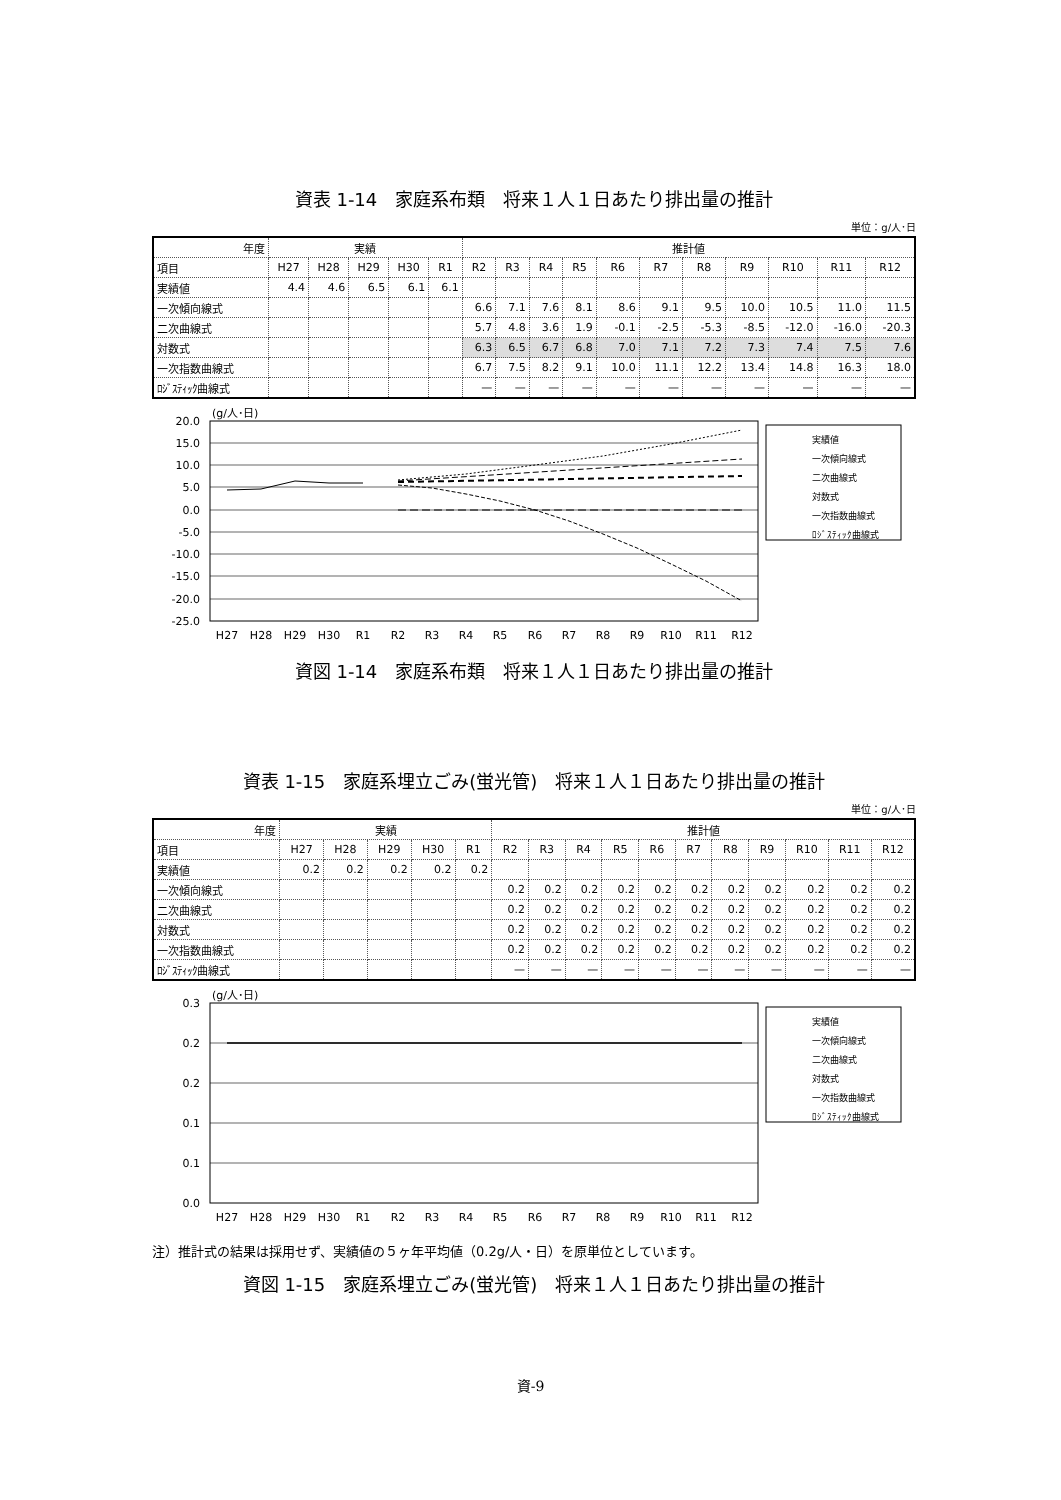資表 1-14　家庭系布類　将来１人１日あたり排出量の推計
単位：g/人･日
| 年度 | 実績 | | | | | 推計値 | | | | | | | | | | |
| --- | --- | --- | --- | --- | --- | --- | --- | --- | --- | --- | --- | --- | --- | --- | --- | --- |
| 項目 | H27 | H28 | H29 | H30 | R1 | R2 | R3 | R4 | R5 | R6 | R7 | R8 | R9 | R10 | R11 | R12 |
| 実績値 | 4.4 | 4.6 | 6.5 | 6.1 | 6.1 | | | | | | | | | | | |
| 一次傾向線式 | | | | | | 6.6 | 7.1 | 7.6 | 8.1 | 8.6 | 9.1 | 9.5 | 10.0 | 10.5 | 11.0 | 11.5 |
| 二次曲線式 | | | | | | 5.7 | 4.8 | 3.6 | 1.9 | -0.1 | -2.5 | -5.3 | -8.5 | -12.0 | -16.0 | -20.3 |
| 対数式 | | | | | | 6.3 | 6.5 | 6.7 | 6.8 | 7.0 | 7.1 | 7.2 | 7.3 | 7.4 | 7.5 | 7.6 |
| 一次指数曲線式 | | | | | | 6.7 | 7.5 | 8.2 | 9.1 | 10.0 | 11.1 | 12.2 | 13.4 | 14.8 | 16.3 | 18.0 |
| ﾛｼﾞｽﾃｨｯｸ曲線式 | | | | | | — | — | — | — | — | — | — | — | — | — | — |
(g/人･日)
20.0
15.0
10.0
5.0
0.0
-5.0
-10.0
-15.0
-20.0
-25.0
H27
H28
H29
H30
R1
R2
R3
R4
R5
R6
R7
R8
R9
R10
R11
R12
実績値
一次傾向線式
二次曲線式
対数式
一次指数曲線式
ﾛｼﾞｽﾃｨｯｸ曲線式
資図 1-14　家庭系布類　将来１人１日あたり排出量の推計
資表 1-15　家庭系埋立ごみ(蛍光管)　将来１人１日あたり排出量の推計
単位：g/人･日
| 年度 | 実績 | | | | | 推計値 | | | | | | | | | | |
| --- | --- | --- | --- | --- | --- | --- | --- | --- | --- | --- | --- | --- | --- | --- | --- | --- |
| 項目 | H27 | H28 | H29 | H30 | R1 | R2 | R3 | R4 | R5 | R6 | R7 | R8 | R9 | R10 | R11 | R12 |
| 実績値 | 0.2 | 0.2 | 0.2 | 0.2 | 0.2 | | | | | | | | | | | |
| 一次傾向線式 | | | | | | 0.2 | 0.2 | 0.2 | 0.2 | 0.2 | 0.2 | 0.2 | 0.2 | 0.2 | 0.2 | 0.2 |
| 二次曲線式 | | | | | | 0.2 | 0.2 | 0.2 | 0.2 | 0.2 | 0.2 | 0.2 | 0.2 | 0.2 | 0.2 | 0.2 |
| 対数式 | | | | | | 0.2 | 0.2 | 0.2 | 0.2 | 0.2 | 0.2 | 0.2 | 0.2 | 0.2 | 0.2 | 0.2 |
| 一次指数曲線式 | | | | | | 0.2 | 0.2 | 0.2 | 0.2 | 0.2 | 0.2 | 0.2 | 0.2 | 0.2 | 0.2 | 0.2 |
| ﾛｼﾞｽﾃｨｯｸ曲線式 | | | | | | — | — | — | — | — | — | — | — | — | — | — |
(g/人･日)
0.3
0.2
0.2
0.1
0.1
0.0
H27
H28
H29
H30
R1
R2
R3
R4
R5
R6
R7
R8
R9
R10
R11
R12
実績値
一次傾向線式
二次曲線式
対数式
一次指数曲線式
ﾛｼﾞｽﾃｨｯｸ曲線式
注）推計式の結果は採用せず、実績値の５ヶ年平均値（0.2g/人・日）を原単位としています。
資図 1-15　家庭系埋立ごみ(蛍光管)　将来１人１日あたり排出量の推計
資-9